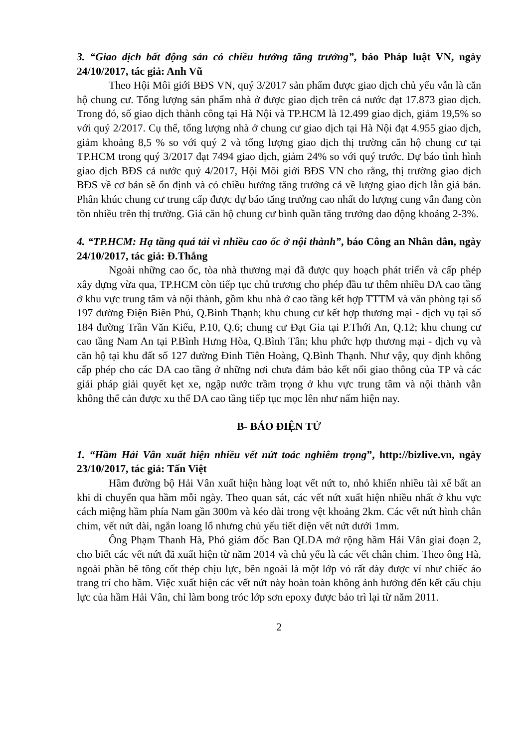3. “Giao dịch bất động sản có chiều hướng tăng trưởng”, báo Pháp luật VN, ngày 24/10/2017, tác giả: Anh Vũ
Theo Hội Môi giới BĐS VN, quý 3/2017 sản phẩm được giao dịch chủ yếu vẫn là căn hộ chung cư. Tổng lượng sản phẩm nhà ở được giao dịch trên cả nước đạt 17.873 giao dịch. Trong đó, số giao dịch thành công tại Hà Nội và TP.HCM là 12.499 giao dịch, giảm 19,5% so với quý 2/2017. Cụ thể, tổng lượng nhà ở chung cư giao dịch tại Hà Nội đạt 4.955 giao dịch, giảm khoảng 8,5 % so với quý 2 và tổng lượng giao dịch thị trường căn hộ chung cư tại TP.HCM trong quý 3/2017 đạt 7494 giao dịch, giảm 24% so với quý trước. Dự báo tình hình giao dịch BĐS cả nước quý 4/2017, Hội Môi giới BĐS VN cho rằng, thị trường giao dịch BĐS về cơ bản sẽ ổn định và có chiều hướng tăng trưởng cả về lượng giao dịch lẫn giá bán. Phân khúc chung cư trung cấp được dự báo tăng trưởng cao nhất do lượng cung vẫn đang còn tồn nhiều trên thị trường. Giá căn hộ chung cư bình quần tăng trưởng dao động khoảng 2-3%.
4. “TP.HCM: Hạ tầng quá tải vì nhiều cao ốc ở nội thành”, báo Công an Nhân dân, ngày 24/10/2017, tác giả: Đ.Thắng
Ngoài những cao ốc, tòa nhà thương mại đã được quy hoạch phát triển và cấp phép xây dựng vừa qua, TP.HCM còn tiếp tục chủ trương cho phép đầu tư thêm nhiều DA cao tầng ở khu vực trung tâm và nội thành, gồm khu nhà ở cao tầng kết hợp TTTM và văn phòng tại số 197 đường Điện Biên Phủ, Q.Bình Thạnh; khu chung cư kết hợp thương mại - dịch vụ tại số 184 đường Trần Văn Kiểu, P.10, Q.6; chung cư Đạt Gia tại P.Thới An, Q.12; khu chung cư cao tầng Nam An tại P.Bình Hưng Hòa, Q.Bình Tân; khu phức hợp thương mại - dịch vụ và căn hộ tại khu đất số 127 đường Đinh Tiên Hoàng, Q.Bình Thạnh. Như vậy, quy định không cấp phép cho các DA cao tầng ở những nơi chưa đảm bảo kết nối giao thông của TP và các giải pháp giải quyết kẹt xe, ngập nước trầm trọng ở khu vực trung tâm và nội thành vẫn không thể cản được xu thế DA cao tầng tiếp tục mọc lên như nấm hiện nay.
B- BÁO ĐIỆN TỬ
1. “Hầm Hải Vân xuất hiện nhiều vết nứt toác nghiêm trọng”, http://bizlive.vn, ngày 23/10/2017, tác giả: Tấn Việt
Hầm đường bộ Hải Vân xuất hiện hàng loạt vết nứt to, nhỏ khiến nhiều tài xế bất an khi di chuyển qua hầm mỗi ngày. Theo quan sát, các vết nứt xuất hiện nhiều nhất ở khu vực cách miệng hầm phía Nam gần 300m và kéo dài trong vệt khoảng 2km. Các vết nứt hình chân chim, vết nứt dài, ngắn loang lổ nhưng chủ yếu tiết diện vết nứt dưới 1mm.
Ông Phạm Thanh Hà, Phó giám đốc Ban QLDA mở rộng hầm Hải Vân giai đoạn 2, cho biết các vết nứt đã xuất hiện từ năm 2014 và chủ yếu là các vết chân chim. Theo ông Hà, ngoài phần bê tông cốt thép chịu lực, bên ngoài là một lớp vỏ rất dày được ví như chiếc áo trang trí cho hầm. Việc xuất hiện các vết nứt này hoàn toàn không ảnh hưởng đến kết cấu chịu lực của hầm Hải Vân, chỉ làm bong tróc lớp sơn epoxy được bảo trì lại từ năm 2011.
2